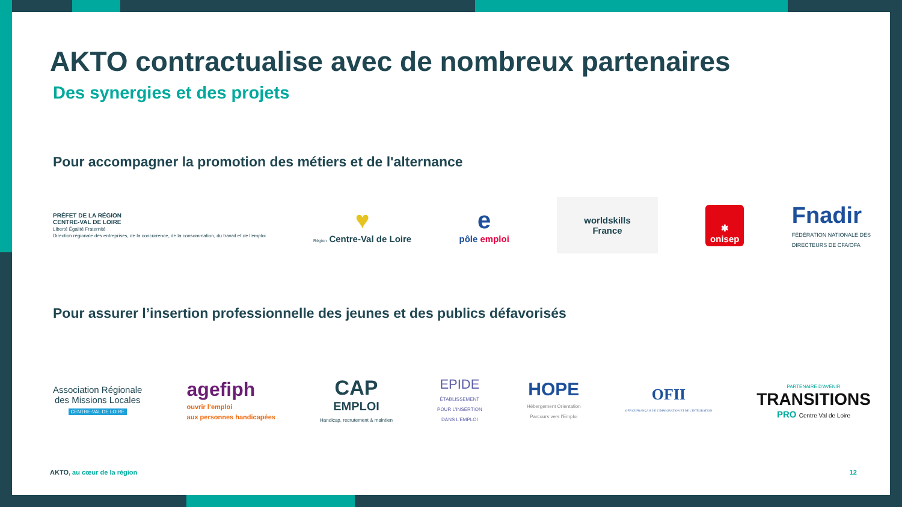AKTO contractualise avec de nombreux partenaires
Des synergies et des projets
Pour accompagner la promotion des métiers et de l'alternance
PRÉFET DE LA RÉGION
CENTRE-VAL DE LOIRE
Liberté Égalité Fraternité
Direction régionale des entreprises, de la concurrence, de la consommation, du travail et de l'emploi
♥
Région Centre-Val de Loire
e
pôle emploi
worldskills
France
✱
onisep
Fnadir
FÉDÉRATION NATIONALE DES
DIRECTEURS DE CFA/OFA
Pour assurer l’insertion professionnelle des jeunes et des publics défavorisés
Association Régionale
des Missions Locales
CENTRE-VAL DE LOIRE
agefiph
ouvrir l’emploi
aux personnes handicapées
CAP
EMPLOI
Handicap, recrutement & maintien
EPIDE
ÉTABLISSEMENT
POUR L'INSERTION
DANS L'EMPLOI
HOPE
Hébergement Orientation
Parcours vers l'Emploi
OFII
OFFICE FRANÇAIS DE L'IMMIGRATION ET DE L'INTÉGRATION
PARTENAIRE D'AVENIR
TRANSITIONS
PRO Centre Val de Loire
AKTO, au cœur de la région 12